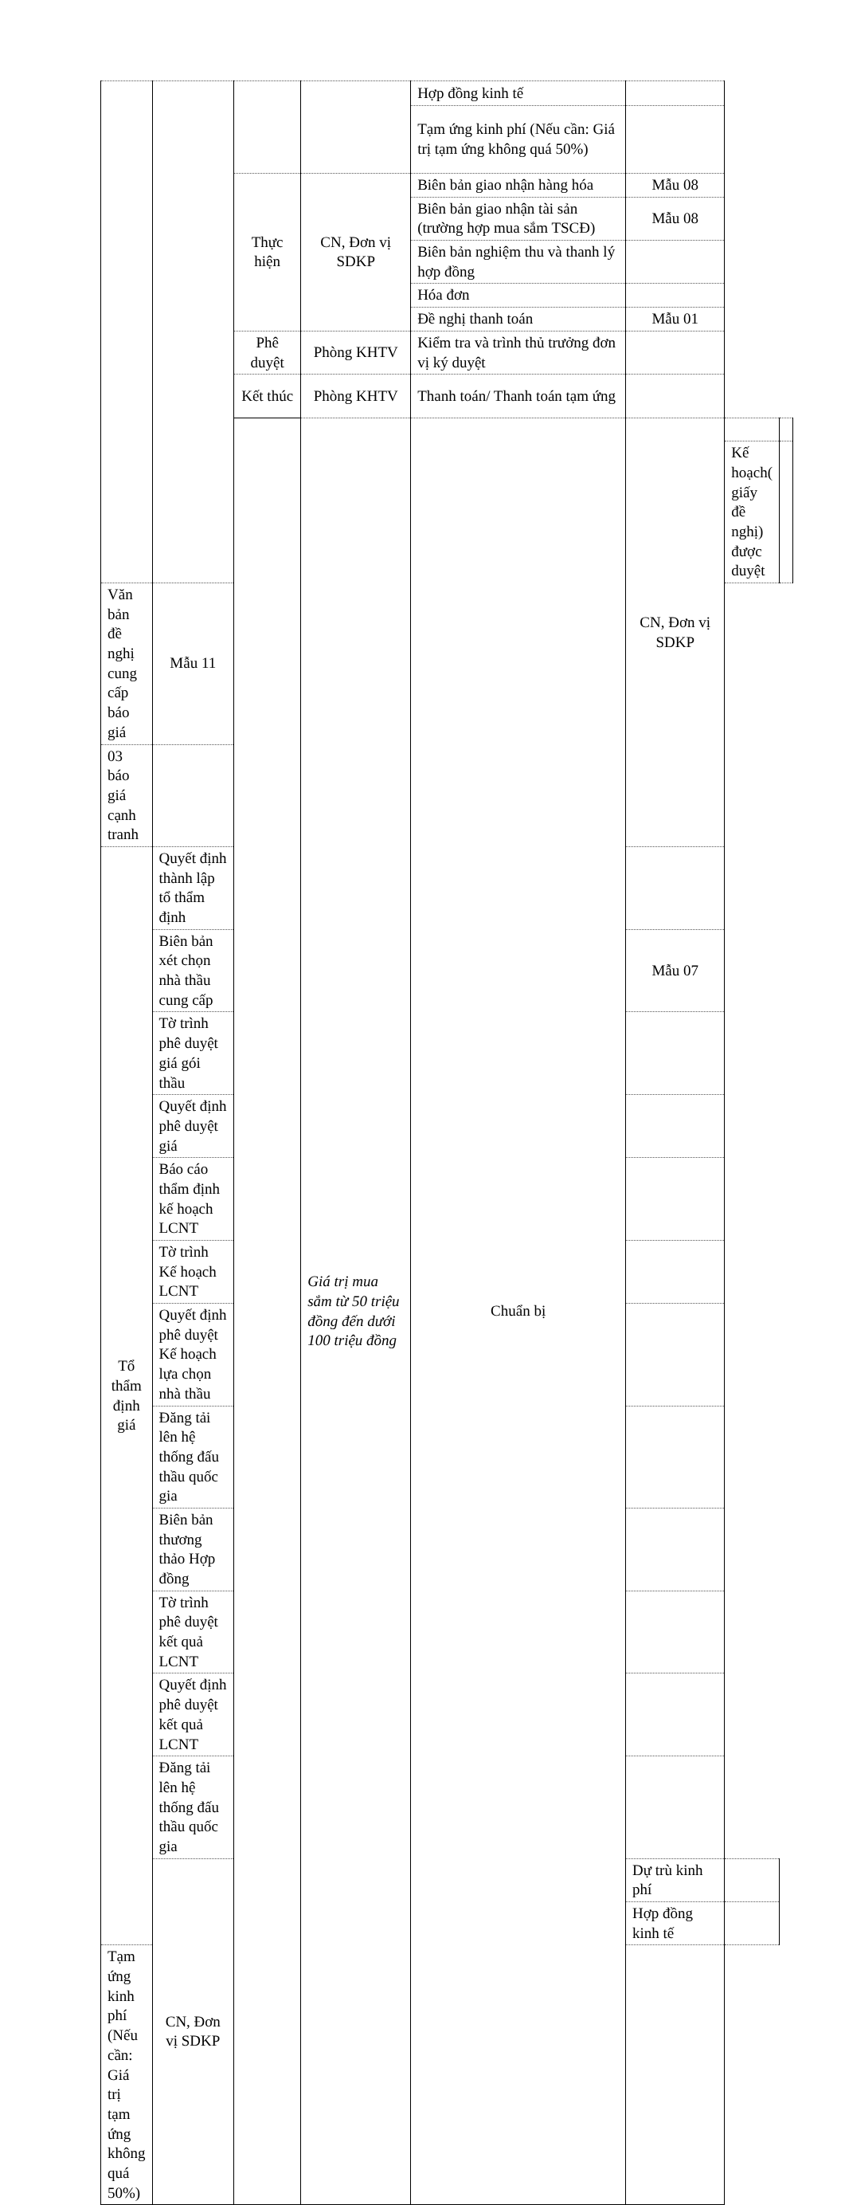| | | | | Hợp đồng kinh tế | | | |
| | | | | Tạm ứng kinh phí (Nếu cần: Giá trị tạm ứng không quá 50%) | | | |
| | | Thực hiện | CN, Đơn vị SDKP | Biên bản giao nhận hàng hóa | Mẫu 08 | | |
| | | | | Biên bản giao nhận tài sản (trường hợp mua sắm TSCĐ) | Mẫu 08 | | |
| | | | | Biên bản nghiệm thu và thanh lý hợp đồng | | | |
| | | | | Hóa đơn | | | |
| | | | | Đề nghị thanh toán | Mẫu 01 | | |
| | | Phê duyệt | Phòng KHTV | Kiểm tra và trình thủ trưởng đơn vị ký duyệt | | | |
| | | Kết thúc | Phòng KHTV | Thanh toán/ Thanh toán tạm ứng | | | |
| | | | Giá trị mua sắm từ 50 triệu đồng đến dưới 100 triệu đồng | Chuẩn bị | CN, Đơn vị SDKP | | |
| | | | | | | Kế hoạch( giấy đề nghị) được duyệt | |
| Văn bản đề nghị cung cấp báo giá | Mẫu 11 | | | | | | |
| 03 báo giá cạnh tranh | | | | | | | |
| Tổ thẩm định giá | Quyết định thành lập tổ thẩm định | | | | | | |
| | Biên bản xét chọn nhà thầu cung cấp | | | | Mẫu 07 | | |
| | Tờ trình phê duyệt giá gói thầu | | | | | | |
| | Quyết định phê duyệt giá | | | | | | |
| | Báo cáo thẩm định kế hoạch LCNT | | | | | | |
| | Tờ trình Kế hoạch LCNT | | | | | | |
| | Quyết định phê duyệt Kế hoạch lựa chọn nhà thầu | | | | | | |
| | Đăng tải lên hệ thống đấu thầu quốc gia | | | | | | |
| | Biên bản thương thảo Hợp đồng | | | | | | |
| | Tờ trình phê duyệt kết quả LCNT | | | | | | |
| | Quyết định phê duyệt kết quả LCNT | | | | | | |
| | Đăng tải lên hệ thống đấu thầu quốc gia | | | | | | |
| | CN, Đơn vị SDKP | | | | Dự trù kinh phí | | |
| | | | | | Hợp đồng kinh tế | | |
| Tạm ứng kinh phí (Nếu cần: Giá trị tạm ứng không quá 50%) | | | | | | | |